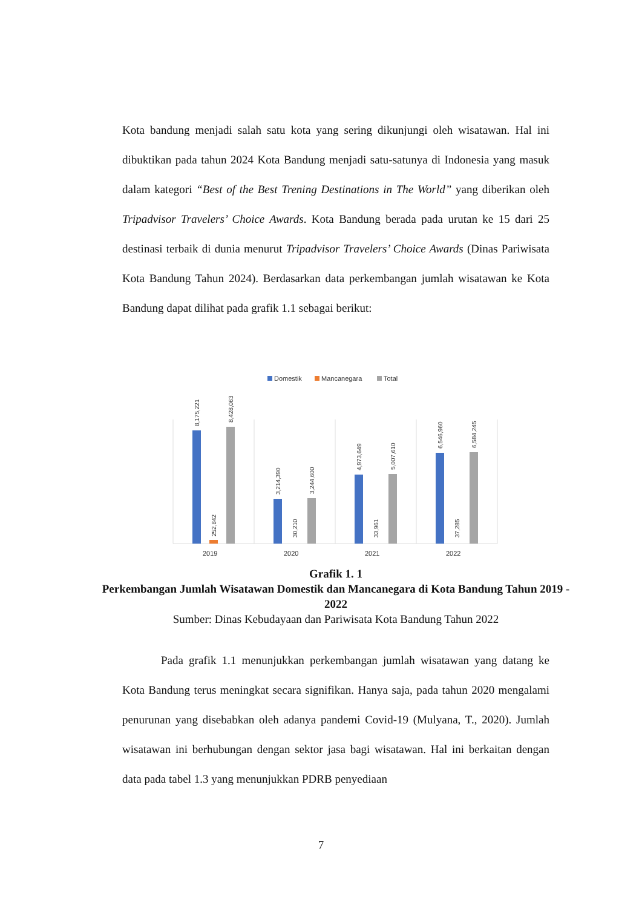Kota bandung menjadi salah satu kota yang sering dikunjungi oleh wisatawan. Hal ini dibuktikan pada tahun 2024 Kota Bandung menjadi satu-satunya di Indonesia yang masuk dalam kategori “Best of the Best Trening Destinations in The World” yang diberikan oleh Tripadvisor Travelers’ Choice Awards. Kota Bandung berada pada urutan ke 15 dari 25 destinasi terbaik di dunia menurut Tripadvisor Travelers’ Choice Awards (Dinas Pariwisata Kota Bandung Tahun 2024). Berdasarkan data perkembangan jumlah wisatawan ke Kota Bandung dapat dilihat pada grafik 1.1 sebagai berikut:
Domestik
Mancanegara
Total
8,175,221
252,842
8,428,063
3,214,390
30,210
3,244,600
4,973,649
33,961
5,007,610
6,546,960
37,285
6,584,245
2019
2020
2021
2022
Grafik 1. 1
Perkembangan Jumlah Wisatawan Domestik dan Mancanegara di Kota Bandung Tahun 2019 - 2022
Sumber: Dinas Kebudayaan dan Pariwisata Kota Bandung Tahun 2022
Pada grafik 1.1 menunjukkan perkembangan jumlah wisatawan yang datang ke Kota Bandung terus meningkat secara signifikan. Hanya saja, pada tahun 2020 mengalami penurunan yang disebabkan oleh adanya pandemi Covid-19 (Mulyana, T., 2020). Jumlah wisatawan ini berhubungan dengan sektor jasa bagi wisatawan. Hal ini berkaitan dengan data pada tabel 1.3 yang menunjukkan PDRB penyediaan
7